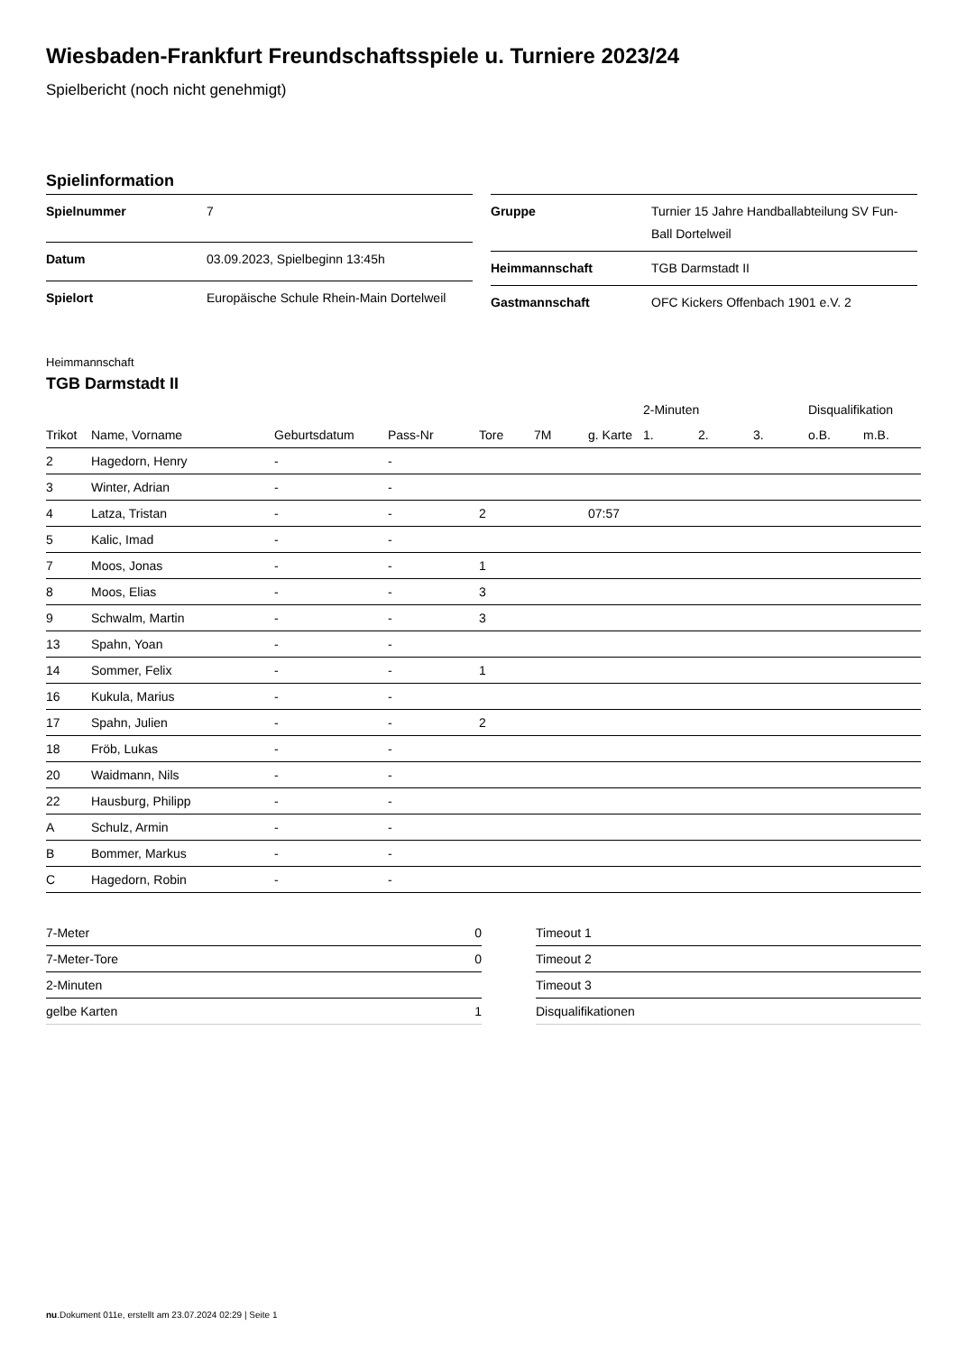Wiesbaden-Frankfurt Freundschaftsspiele u. Turniere 2023/24
Spielbericht (noch nicht genehmigt)
Spielinformation
| Spielnummer | 7 |
| Datum | 03.09.2023, Spielbeginn 13:45h |
| Spielort | Europäische Schule Rhein-Main Dortelweil |
| Gruppe | Turnier 15 Jahre Handballabteilung SV Fun-Ball Dortelweil |
| Heimmannschaft | TGB Darmstadt II |
| Gastmannschaft | OFC Kickers Offenbach 1901 e.V. 2 |
Heimmannschaft
TGB Darmstadt II
| | | | | | | | 2-Minuten | | | Disqualifikation | |
| --- | --- | --- | --- | --- | --- | --- | --- | --- | --- | --- | --- |
| Trikot | Name, Vorname | Geburtsdatum | Pass-Nr | Tore | 7M | g. Karte | 1. | 2. | 3. | o.B. | m.B. |
| 2 | Hagedorn, Henry | - | - | | | | | | | | |
| 3 | Winter, Adrian | - | - | | | | | | | | |
| 4 | Latza, Tristan | - | - | 2 | | 07:57 | | | | | |
| 5 | Kalic, Imad | - | - | | | | | | | | |
| 7 | Moos, Jonas | - | - | 1 | | | | | | | |
| 8 | Moos, Elias | - | - | 3 | | | | | | | |
| 9 | Schwalm, Martin | - | - | 3 | | | | | | | |
| 13 | Spahn, Yoan | - | - | | | | | | | | |
| 14 | Sommer, Felix | - | - | 1 | | | | | | | |
| 16 | Kukula, Marius | - | - | | | | | | | | |
| 17 | Spahn, Julien | - | - | 2 | | | | | | | |
| 18 | Fröb, Lukas | - | - | | | | | | | | |
| 20 | Waidmann, Nils | - | - | | | | | | | | |
| 22 | Hausburg, Philipp | - | - | | | | | | | | |
| A | Schulz, Armin | - | - | | | | | | | | |
| B | Bommer, Markus | - | - | | | | | | | | |
| C | Hagedorn, Robin | - | - | | | | | | | | |
| 7-Meter | 0 |
| 7-Meter-Tore | 0 |
| 2-Minuten | |
| gelbe Karten | 1 |
| Timeout 1 |
| Timeout 2 |
| Timeout 3 |
| Disqualifikationen |
nu.Dokument 011e, erstellt am 23.07.2024 02:29 | Seite 1